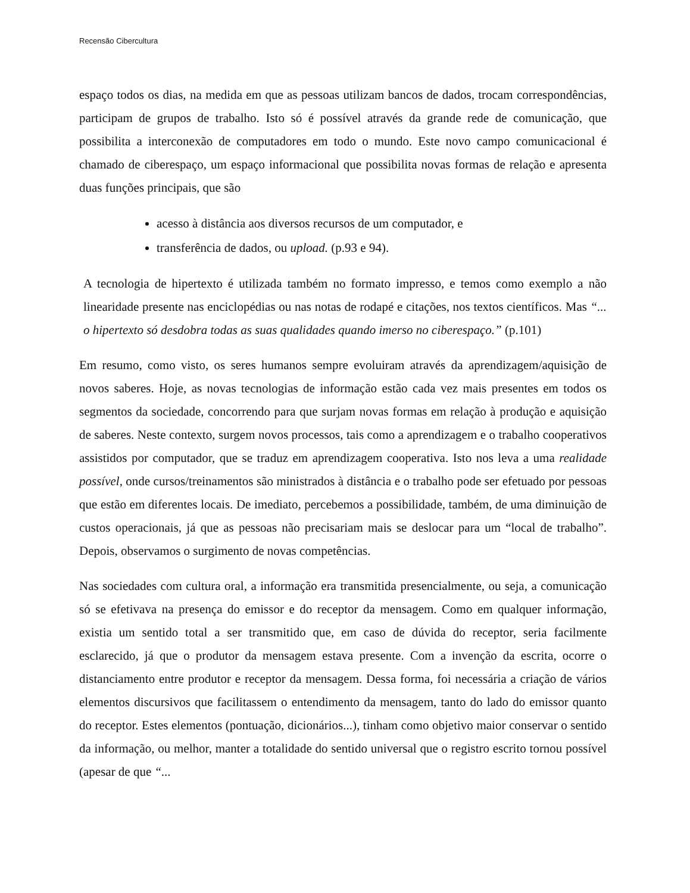Recensão Cibercultura
espaço todos os dias, na medida em que as pessoas utilizam bancos de dados, trocam correspondências, participam de grupos de trabalho. Isto só é possível através da grande rede de comunicação, que possibilita a interconexão de computadores em todo o mundo. Este novo campo comunicacional é chamado de ciberespaço, um espaço informacional que possibilita novas formas de relação e apresenta duas funções principais, que são
acesso à distância aos diversos recursos de um computador, e
transferência de dados, ou upload. (p.93 e 94).
A tecnologia de hipertexto é utilizada também no formato impresso, e temos como exemplo a não linearidade presente nas enciclopédias ou nas notas de rodapé e citações, nos textos científicos. Mas “... o hipertexto só desdobra todas as suas qualidades quando imerso no ciberespaço.” (p.101)
Em resumo, como visto, os seres humanos sempre evoluiram através da aprendizagem/aquisição de novos saberes. Hoje, as novas tecnologias de informação estão cada vez mais presentes em todos os segmentos da sociedade, concorrendo para que surjam novas formas em relação à produção e aquisição de saberes. Neste contexto, surgem novos processos, tais como a aprendizagem e o trabalho cooperativos assistidos por computador, que se traduz em aprendizagem cooperativa. Isto nos leva a uma realidade possível, onde cursos/treinamentos são ministrados à distância e o trabalho pode ser efetuado por pessoas que estão em diferentes locais. De imediato, percebemos a possibilidade, também, de uma diminuição de custos operacionais, já que as pessoas não precisariam mais se deslocar para um “local de trabalho”. Depois, observamos o surgimento de novas competências.
Nas sociedades com cultura oral, a informação era transmitida presencialmente, ou seja, a comunicação só se efetivava na presença do emissor e do receptor da mensagem. Como em qualquer informação, existia um sentido total a ser transmitido que, em caso de dúvida do receptor, seria facilmente esclarecido, já que o produtor da mensagem estava presente. Com a invenção da escrita, ocorre o distanciamento entre produtor e receptor da mensagem. Dessa forma, foi necessária a criação de vários elementos discursivos que facilitassem o entendimento da mensagem, tanto do lado do emissor quanto do receptor. Estes elementos (pontuação, dicionários...), tinham como objetivo maior conservar o sentido da informação, ou melhor, manter a totalidade do sentido universal que o registro escrito tornou possível (apesar de que “...